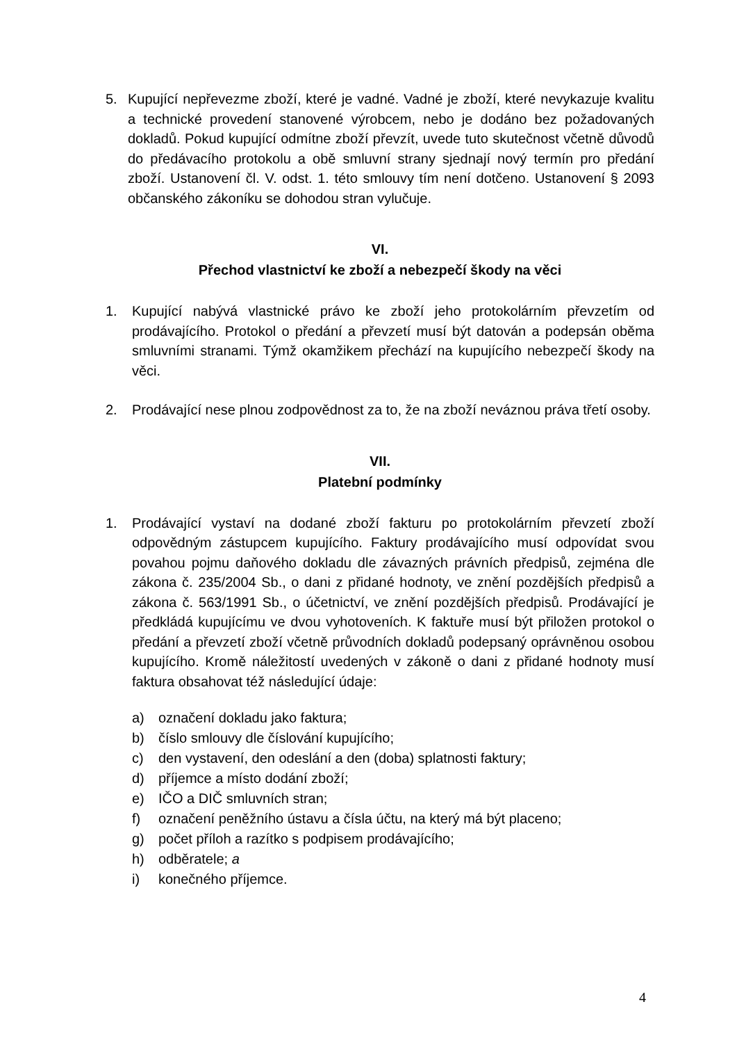5. Kupující nepřevezme zboží, které je vadné. Vadné je zboží, které nevykazuje kvalitu a technické provedení stanovené výrobcem, nebo je dodáno bez požadovaných dokladů. Pokud kupující odmítne zboží převzít, uvede tuto skutečnost včetně důvodů do předávacího protokolu a obě smluvní strany sjednají nový termín pro předání zboží. Ustanovení čl. V. odst. 1. této smlouvy tím není dotčeno. Ustanovení § 2093 občanského zákoníku se dohodou stran vylučuje.
VI.
Přechod vlastnictví ke zboží a nebezpečí škody na věci
1. Kupující nabývá vlastnické právo ke zboží jeho protokolárním převzetím od prodávajícího. Protokol o předání a převzetí musí být datován a podepsán oběma smluvními stranami. Týmž okamžikem přechází na kupujícího nebezpečí škody na věci.
2. Prodávající nese plnou zodpovědnost za to, že na zboží neváznou práva třetí osoby.
VII.
Platební podmínky
1. Prodávající vystaví na dodané zboží fakturu po protokolárním převzetí zboží odpovědným zástupcem kupujícího. Faktury prodávajícího musí odpovídat svou povahou pojmu daňového dokladu dle závazných právních předpisů, zejména dle zákona č. 235/2004 Sb., o dani z přidané hodnoty, ve znění pozdějších předpisů a zákona č. 563/1991 Sb., o účetnictví, ve znění pozdějších předpisů. Prodávající je předkládá kupujícímu ve dvou vyhotoveních. K faktuře musí být přiložen protokol o předání a převzetí zboží včetně průvodních dokladů podepsaný oprávněnou osobou kupujícího. Kromě náležitostí uvedených v zákoně o dani z přidané hodnoty musí faktura obsahovat též následující údaje:
a) označení dokladu jako faktura;
b) číslo smlouvy dle číslování kupujícího;
c) den vystavení, den odeslání a den (doba) splatnosti faktury;
d) příjemce a místo dodání zboží;
e) IČO a DIČ smluvních stran;
f) označení peněžního ústavu a čísla účtu, na který má být placeno;
g) počet příloh a razítko s podpisem prodávajícího;
h) odběratele; a
i) konečného příjemce.
4